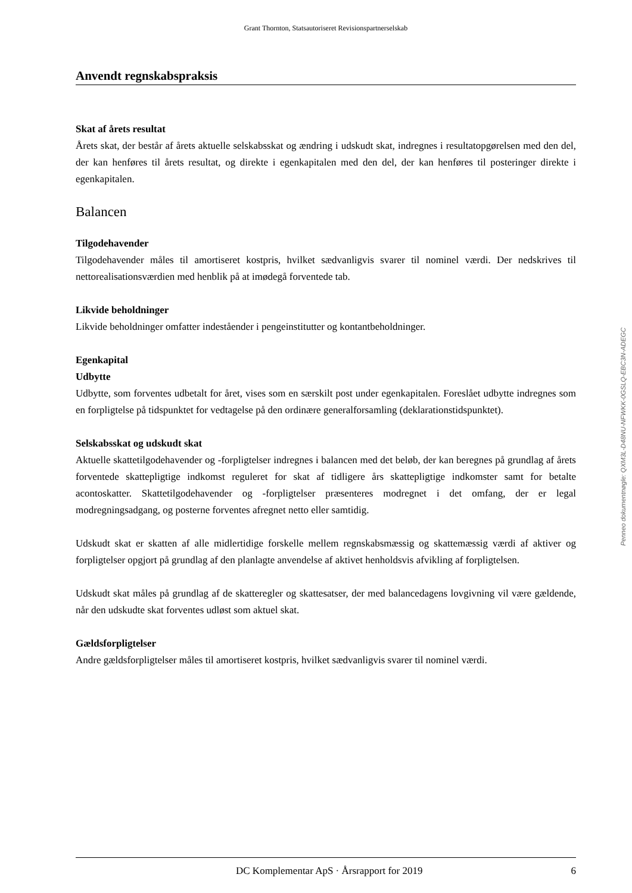Grant Thornton, Statsautoriseret Revisionspartnerselskab
Anvendt regnskabspraksis
Skat af årets resultat
Årets skat, der består af årets aktuelle selskabsskat og ændring i udskudt skat, indregnes i resultatopgørelsen med den del, der kan henføres til årets resultat, og direkte i egenkapitalen med den del, der kan henføres til posteringer direkte i egenkapitalen.
Balancen
Tilgodehavender
Tilgodehavender måles til amortiseret kostpris, hvilket sædvanligvis svarer til nominel værdi. Der nedskrives til nettorealisationsværdien med henblik på at imødegå forventede tab.
Likvide beholdninger
Likvide beholdninger omfatter indeståender i pengeinstitutter og kontantbeholdninger.
Egenkapital
Udbytte
Udbytte, som forventes udbetalt for året, vises som en særskilt post under egenkapitalen. Foreslået udbytte indregnes som en forpligtelse på tidspunktet for vedtagelse på den ordinære generalforsamling (deklarationstidspunktet).
Selskabsskat og udskudt skat
Aktuelle skattetilgodehavender og -forpligtelser indregnes i balancen med det beløb, der kan beregnes på grundlag af årets forventede skattepligtige indkomst reguleret for skat af tidligere års skattepligtige indkomster samt for betalte acontoskatter. Skattetilgodehavender og -forpligtelser præsenteres modregnet i det omfang, der er legal modregningsadgang, og posterne forventes afregnet netto eller samtidig.
Udskudt skat er skatten af alle midlertidige forskelle mellem regnskabsmæssig og skattemæssig værdi af aktiver og forpligtelser opgjort på grundlag af den planlagte anvendelse af aktivet henholdsvis afvikling af forpligtelsen.
Udskudt skat måles på grundlag af de skatteregler og skattesatser, der med balancedagens lovgivning vil være gældende, når den udskudte skat forventes udløst som aktuel skat.
Gældsforpligtelser
Andre gældsforpligtelser måles til amortiseret kostpris, hvilket sædvanligvis svarer til nominel værdi.
Penneo dokumentnøgle: QXM3L-D48NU-NFWKK-0GSLQ-EBC3N-ADEGC
DC Komplementar ApS · Årsrapport for 2019 6